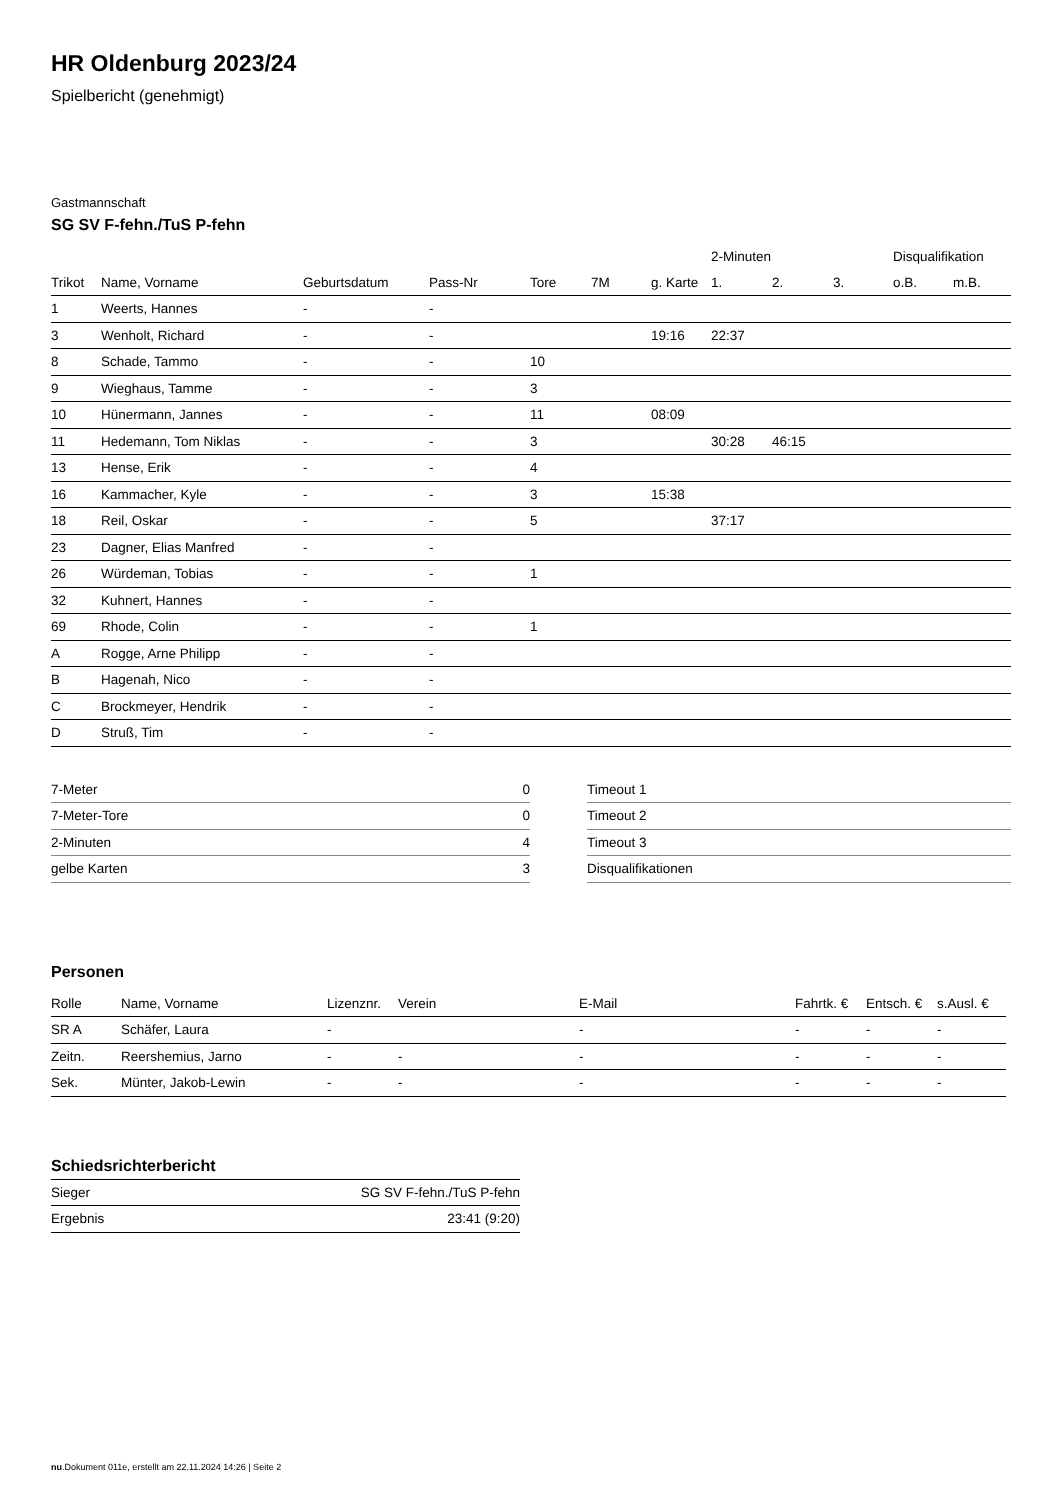HR Oldenburg 2023/24
Spielbericht (genehmigt)
Gastmannschaft
SG SV F-fehn./TuS P-fehn
| | | | | | | | 2-Minuten | | | Disqualifikation | |
| --- | --- | --- | --- | --- | --- | --- | --- | --- | --- | --- | --- |
| Trikot | Name, Vorname | Geburtsdatum | Pass-Nr | Tore | 7M | g. Karte | 1. | 2. | 3. | o.B. | m.B. |
| 1 | Weerts, Hannes | - | - | | | | | | | | |
| 3 | Wenholt, Richard | - | - | | | 19:16 | 22:37 | | | | |
| 8 | Schade, Tammo | - | - | 10 | | | | | | | |
| 9 | Wieghaus, Tamme | - | - | 3 | | | | | | | |
| 10 | Hünermann, Jannes | - | - | 11 | | 08:09 | | | | | |
| 11 | Hedemann, Tom Niklas | - | - | 3 | | | 30:28 | 46:15 | | | |
| 13 | Hense, Erik | - | - | 4 | | | | | | | |
| 16 | Kammacher, Kyle | - | - | 3 | | 15:38 | | | | | |
| 18 | Reil, Oskar | - | - | 5 | | | 37:17 | | | | |
| 23 | Dagner, Elias Manfred | - | - | | | | | | | | |
| 26 | Würdeman, Tobias | - | - | 1 | | | | | | | |
| 32 | Kuhnert, Hannes | - | - | | | | | | | | |
| 69 | Rhode, Colin | - | - | 1 | | | | | | | |
| A | Rogge, Arne Philipp | - | - | | | | | | | | |
| B | Hagenah, Nico | - | - | | | | | | | | |
| C | Brockmeyer, Hendrik | - | - | | | | | | | | |
| D | Struß, Tim | - | - | | | | | | | | |
| 7-Meter | 0 |
| 7-Meter-Tore | 0 |
| 2-Minuten | 4 |
| gelbe Karten | 3 |
| Timeout 1 |
| Timeout 2 |
| Timeout 3 |
| Disqualifikationen |
Personen
| Rolle | Name, Vorname | Lizenznr. | Verein | E-Mail | Fahrtk. € | Entsch. € | s.Ausl. € |
| --- | --- | --- | --- | --- | --- | --- | --- |
| SR A | Schäfer, Laura | - | | - | - | - | - |
| Zeitn. | Reershemius, Jarno | - | - | - | - | - | - |
| Sek. | Münter, Jakob-Lewin | - | - | - | - | - | - |
Schiedsrichterbericht
| Sieger | SG SV F-fehn./TuS P-fehn |
| Ergebnis | 23:41 (9:20) |
nu.Dokument 011e, erstellt am 22.11.2024 14:26 | Seite 2